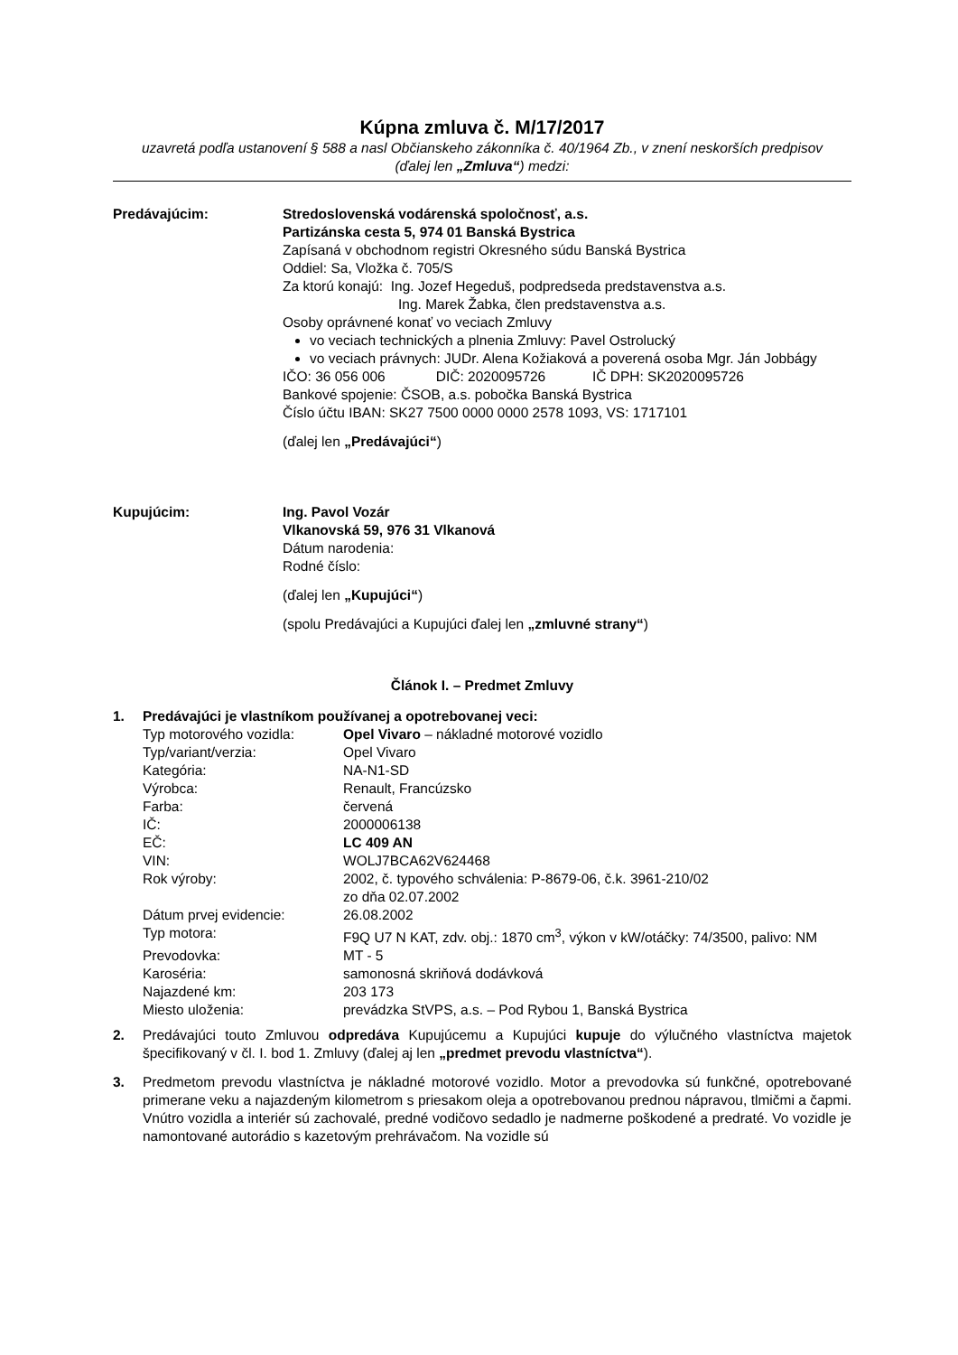Kúpna zmluva č. M/17/2017
uzavretá podľa ustanovení § 588 a nasl Občianskeho zákonníka č. 40/1964 Zb., v znení neskorších predpisov
(ďalej len „Zmluva“) medzi:
Predávajúcim: Stredoslovenská vodárenská spoločnosť, a.s.
Partizánska cesta 5, 974 01 Banská Bystrica
Zapísaná v obchodnom registri Okresného súdu Banská Bystrica
Oddiel: Sa, Vložka č. 705/S
Za ktorú konajú: Ing. Jozef Hegeduš, podpredseda predstavenstva a.s.
Ing. Marek Žabka, člen predstavenstva a.s.
Osoby oprávnené konať vo veciach Zmluvy
vo veciach technických a plnenia Zmluvy: Pavel Ostrolucký
vo veciach právnych: JUDr. Alena Kožiaková a poverená osoba Mgr. Ján Jobbágy
IČO: 36 056 006 DIČ: 2020095726 IČ DPH: SK2020095726
Bankové spojenie: ČSOB, a.s. pobočka Banská Bystrica
Číslo účtu IBAN: SK27 7500 0000 0000 2578 1093, VS: 1717101
(ďalej len „Predávajúci“)
Kupujúcim: Ing. Pavol Vozár
Vlkanovská 59, 976 31 Vlkanová
Dátum narodenia:
Rodné číslo:
(ďalej len „Kupujúci“)
(spolu Predávajúci a Kupujúci ďalej len „zmluvné strany“)
Článok I. – Predmet Zmluvy
1. Predávajúci je vlastníkom používanej a opotrebovanej veci:
| Typ motorového vozidla: | Opel Vivaro – nákladné motorové vozidlo |
| Typ/variant/verzia: | Opel Vivaro |
| Kategória: | NA-N1-SD |
| Výrobca: | Renault, Francúzsko |
| Farba: | červená |
| IČ: | 2000006138 |
| EČ: | LC 409 AN |
| VIN: | WOLJ7BCA62V624468 |
| Rok výroby: | 2002, č. typového schválenia: P-8679-06, č.k. 3961-210/02 zo dňa 02.07.2002 |
| Dátum prvej evidencie: | 26.08.2002 |
| Typ motora: | F9Q U7 N KAT, zdv. obj.: 1870 cm<sup>3</sup>, výkon v kW/otáčky: 74/3500, palivo: NM |
| Prevodovka: | MT - 5 |
| Karoséria: | samonosná skriňová dodávková |
| Najazdené km: | 203 173 |
| Miesto uloženia: | prevádzka StVPS, a.s. – Pod Rybou 1, Banská Bystrica |
2. Predávajúci touto Zmluvou odpredáva Kupujúcemu a Kupujúci kupuje do výlučného vlastníctva majetok špecifikovaný v čl. I. bod 1. Zmluvy (ďalej aj len „predmet prevodu vlastníctva“).
3. Predmetom prevodu vlastníctva je nákladné motorové vozidlo. Motor a prevodovka sú funkčné, opotrebované primerane veku a najazdeným kilometrom s priesakom oleja a opotrebovanou prednou nápravou, tlmičmi a čapmi. Vnútro vozidla a interiér sú zachovalé, predné vodičovo sedadlo je nadmerne poškodené a predraté. Vo vozidle je namontované autorádio s kazetovým prehrávačom. Na vozidle sú